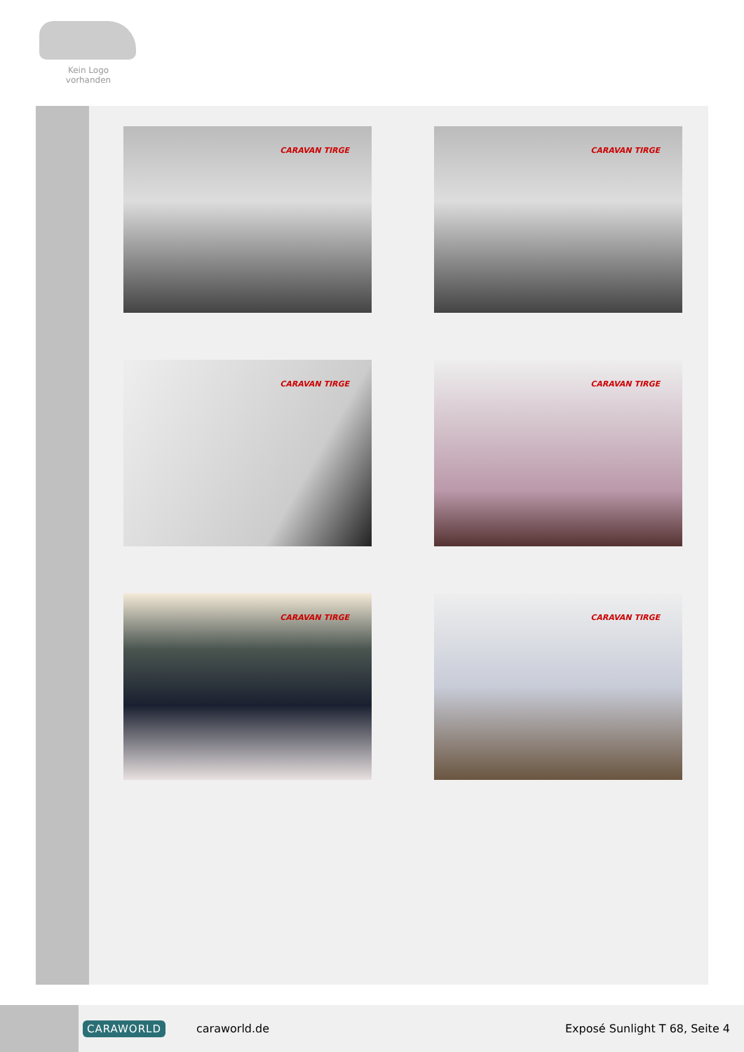Kein Logo
vorhanden
CARAVAN TIRGE
CARAVAN TIRGE
CARAVAN TIRGE
CARAVAN TIRGE
CARAVAN TIRGE
CARAVAN TIRGE
CARAWORLD caraworld.de Exposé Sunlight T 68, Seite 4